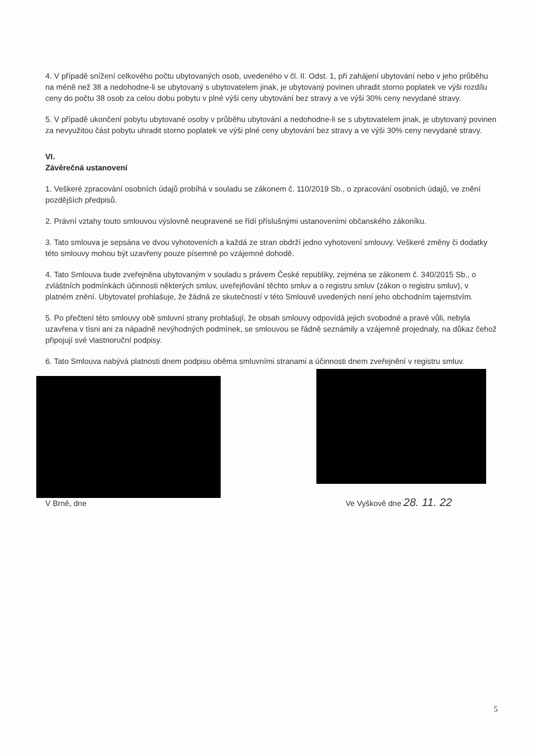4. V případě snížení celkového počtu ubytovaných osob, uvedeného v čl. II. Odst. 1, při zahájení ubytování nebo v jeho průběhu na méně než 38 a nedohodne-li se ubytovaný s ubytovatelem jinak, je ubytovaný povinen uhradit storno poplatek ve výši rozdílu ceny do počtu 38 osob za celou dobu pobytu v plné výši ceny ubytování bez stravy a ve výši 30% ceny nevydané stravy.
5. V případě ukončení pobytu ubytované osoby v průběhu ubytování a nedohodne-li se s ubytovatelem jinak, je ubytovaný povinen za nevyužitou část pobytu uhradit storno poplatek ve výši plné ceny ubytování bez stravy a ve výši 30% ceny nevydané stravy.
VI.
Závěrečná ustanovení
1. Veškeré zpracování osobních údajů probíhá v souladu se zákonem č. 110/2019 Sb., o zpracování osobních údajů, ve znění pozdějších předpisů.
2. Právní vztahy touto smlouvou výslovně neupravené se řídí příslušnými ustanoveními občanského zákoníku.
3. Tato smlouva je sepsána ve dvou vyhotoveních a každá ze stran obdrží jedno vyhotovení smlouvy. Veškeré změny či dodatky této smlouvy mohou být uzavřeny pouze písemně po vzájemné dohodě.
4. Tato Smlouva bude zveřejněna ubytovaným v souladu s právem České republiky, zejména se zákonem č. 340/2015 Sb., o zvláštních podmínkách účinnosti některých smluv, uveřejňování těchto smluv a o registru smluv (zákon o registru smluv), v platném znění. Ubytovatel prohlašuje, že žádná ze skutečností v této Smlouvě uvedených není jeho obchodním tajemstvím.
5. Po přečtení této smlouvy obě smluvní strany prohlašují, že obsah smlouvy odpovídá jejich svobodné a pravé vůli, nebyla uzavřena v tísni ani za nápadně nevýhodných podmínek, se smlouvou se řádně seznámily a vzájemně projednaly, na důkaz čehož připojují své vlastnoruční podpisy.
6. Tato Smlouva nabývá platnosti dnem podpisu oběma smluvními stranami a účinnosti dnem zveřejnění v registru smluv.
V Brně, dne
Ve Vyškově dne 28. 11. 22
5